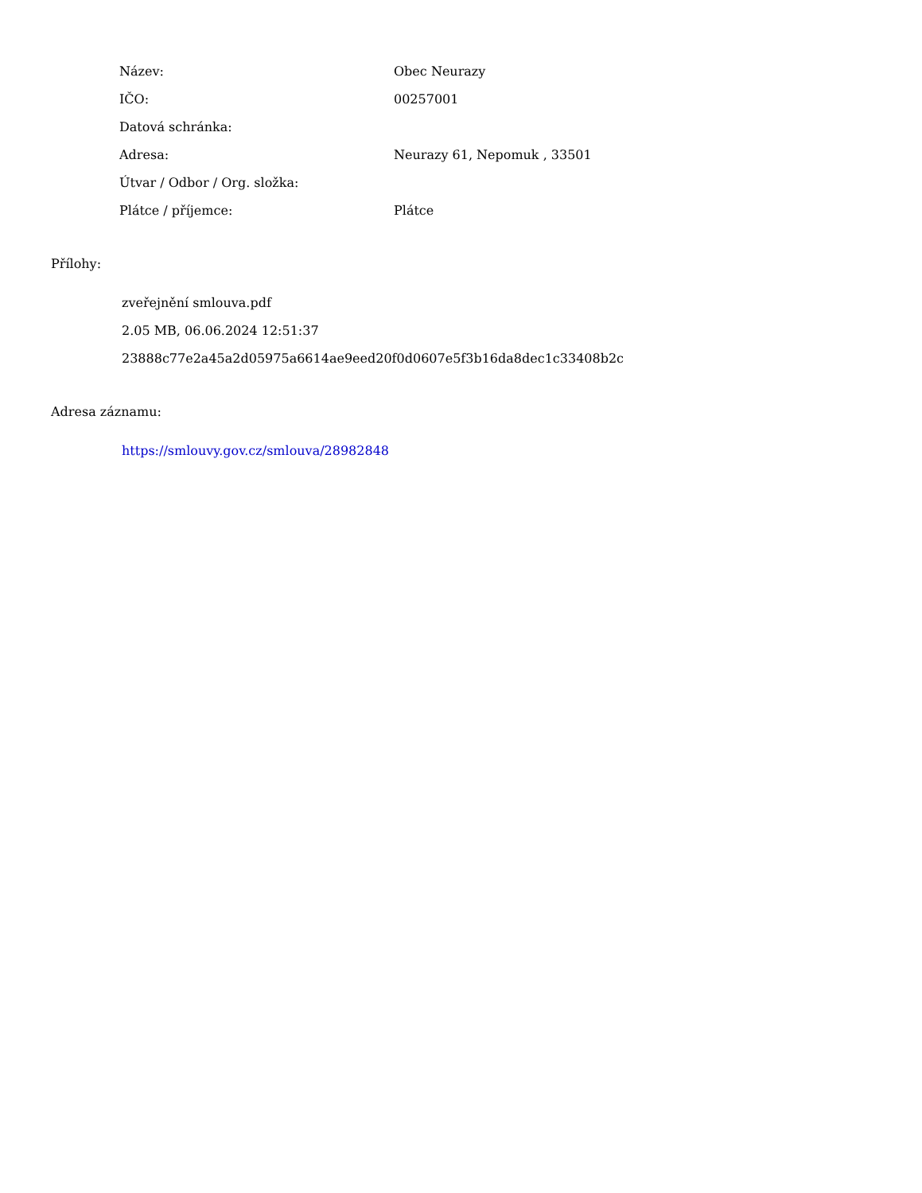| Název: | Obec Neurazy |
| IČO: | 00257001 |
| Datová schránka: | |
| Adresa: | Neurazy 61, Nepomuk , 33501 |
| Útvar / Odbor / Org. složka: | |
| Plátce / příjemce: | Plátce |
Přílohy:
zveřejnění smlouva.pdf
2.05 MB, 06.06.2024 12:51:37
23888c77e2a45a2d05975a6614ae9eed20f0d0607e5f3b16da8dec1c33408b2c
Adresa záznamu:
https://smlouvy.gov.cz/smlouva/28982848